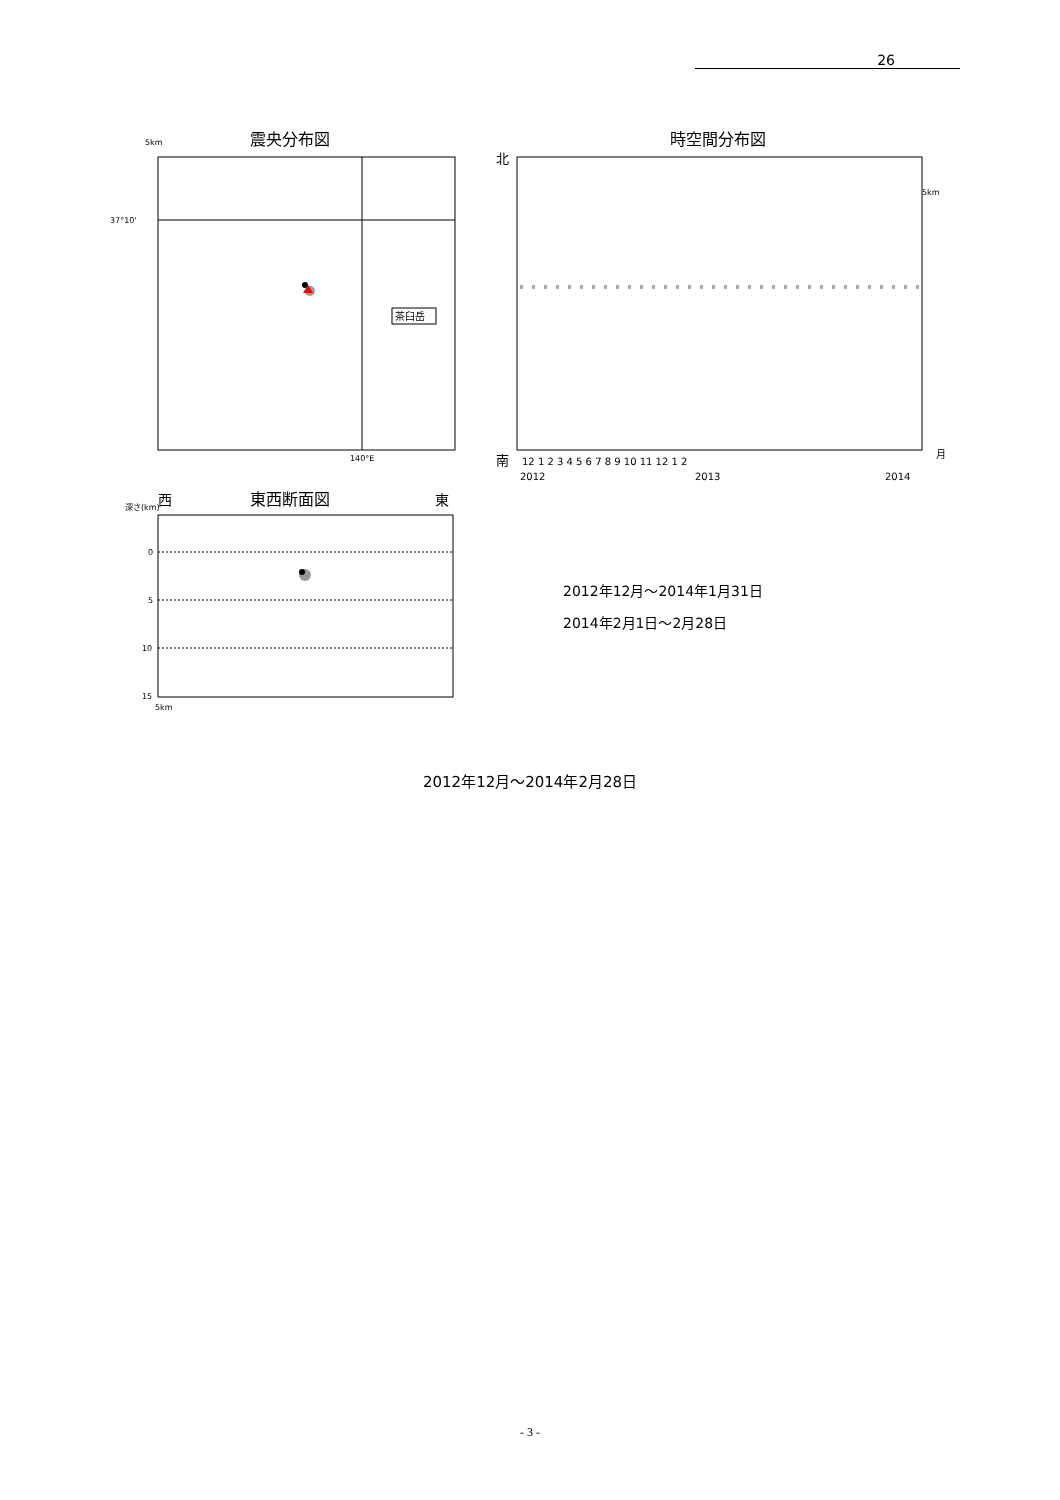26
震央分布図
時空間分布図
5km
37°10'
140°E
茶臼岳
北
南
5km
12 1 2 3 4 5 6 7 8 9 10 11 12 1 2
月
2012
2013
2014
西
東西断面図
東
深さ(km)
0
5
10
15
5km
2012年12月～2014年1月31日
2014年2月1日～2月28日
2012年12月～2014年2月28日
- 3 -